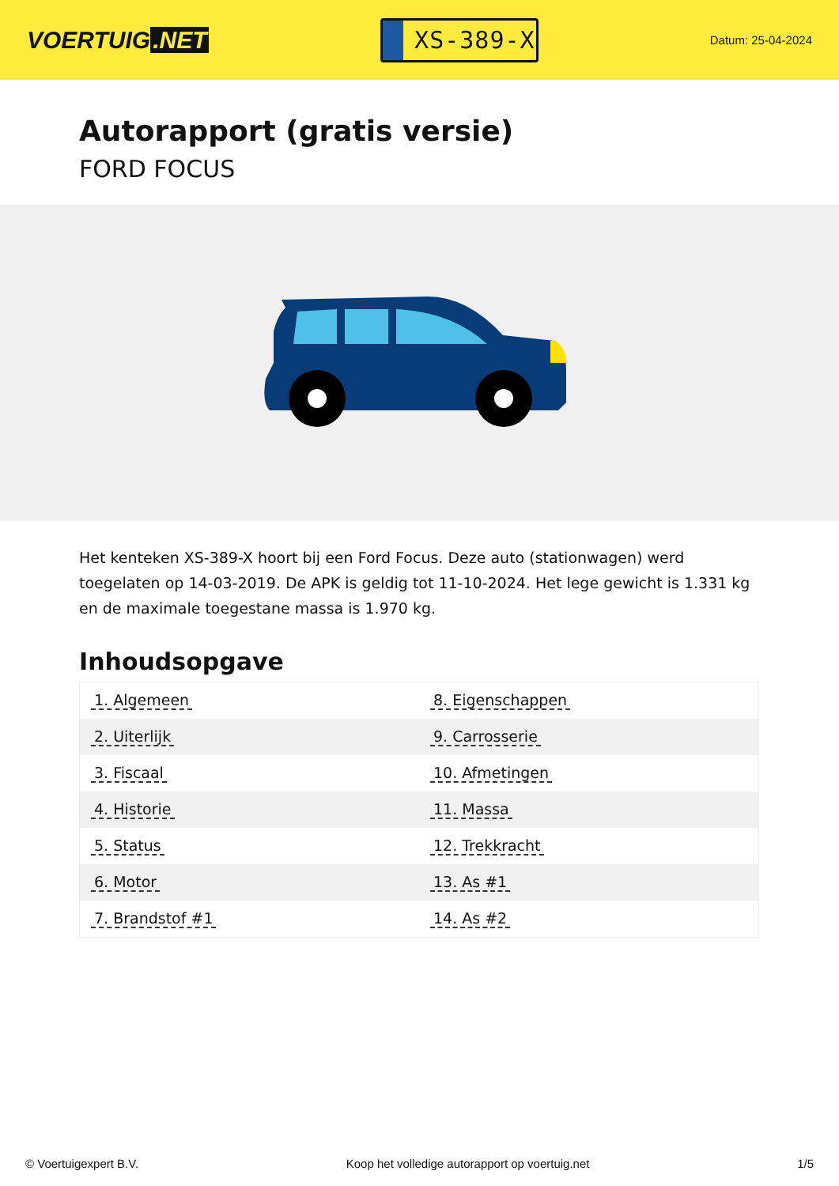VOERTUIG.NET
XS-389-X
Datum: 25-04-2024
Autorapport (gratis versie)
FORD FOCUS
Het kenteken XS-389-X hoort bij een Ford Focus. Deze auto (stationwagen) werd toegelaten op 14-03-2019. De APK is geldig tot 11-10-2024. Het lege gewicht is 1.331 kg en de maximale toegestane massa is 1.970 kg.
Inhoudsopgave
| 1. Algemeen | 8. Eigenschappen |
| 2. Uiterlijk | 9. Carrosserie |
| 3. Fiscaal | 10. Afmetingen |
| 4. Historie | 11. Massa |
| 5. Status | 12. Trekkracht |
| 6. Motor | 13. As #1 |
| 7. Brandstof #1 | 14. As #2 |
© Voertuigexpert B.V. Koop het volledige autorapport op voertuig.net 1/5